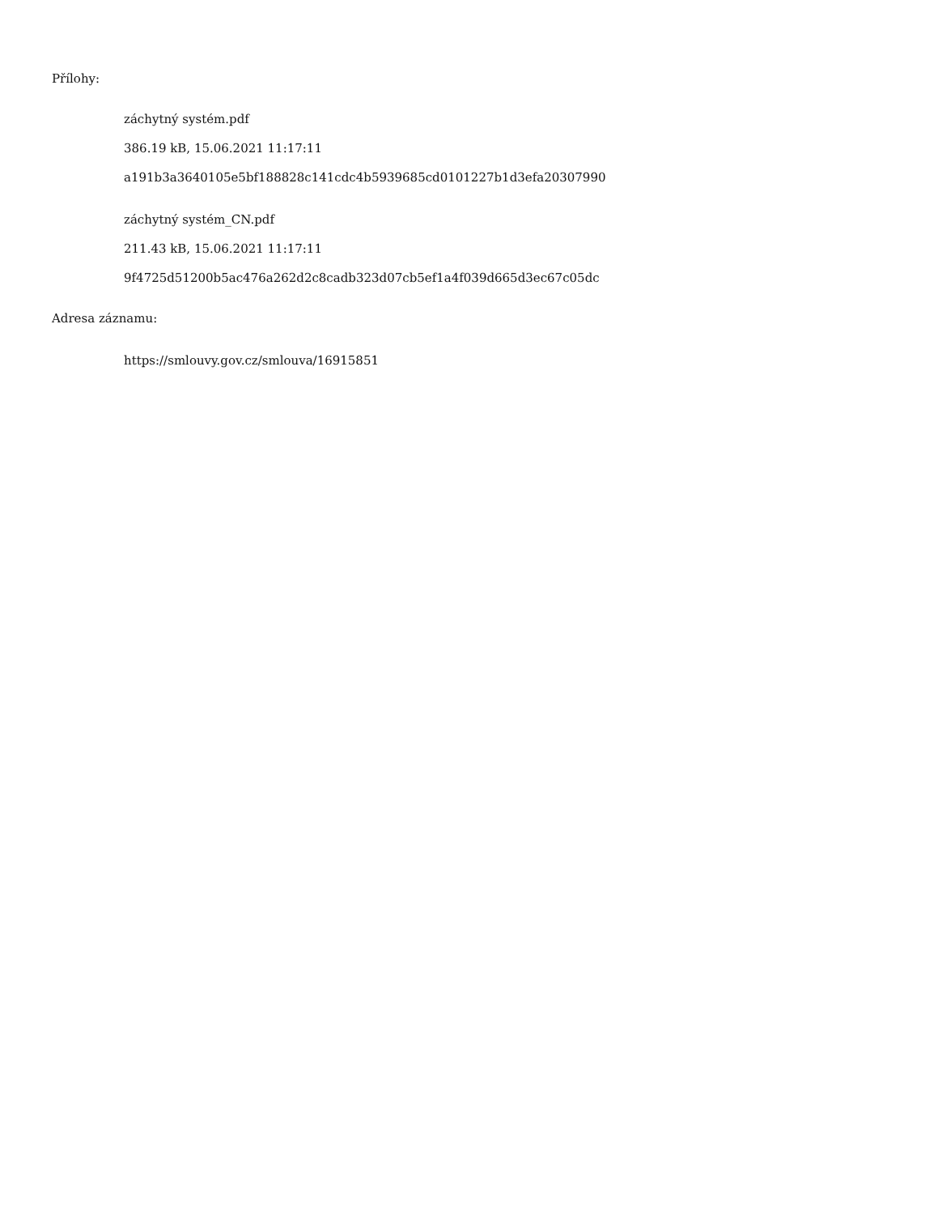Přílohy:
záchytný systém.pdf
386.19 kB, 15.06.2021 11:17:11
a191b3a3640105e5bf188828c141cdc4b5939685cd0101227b1d3efa20307990
záchytný systém_CN.pdf
211.43 kB, 15.06.2021 11:17:11
9f4725d51200b5ac476a262d2c8cadb323d07cb5ef1a4f039d665d3ec67c05dc
Adresa záznamu:
https://smlouvy.gov.cz/smlouva/16915851